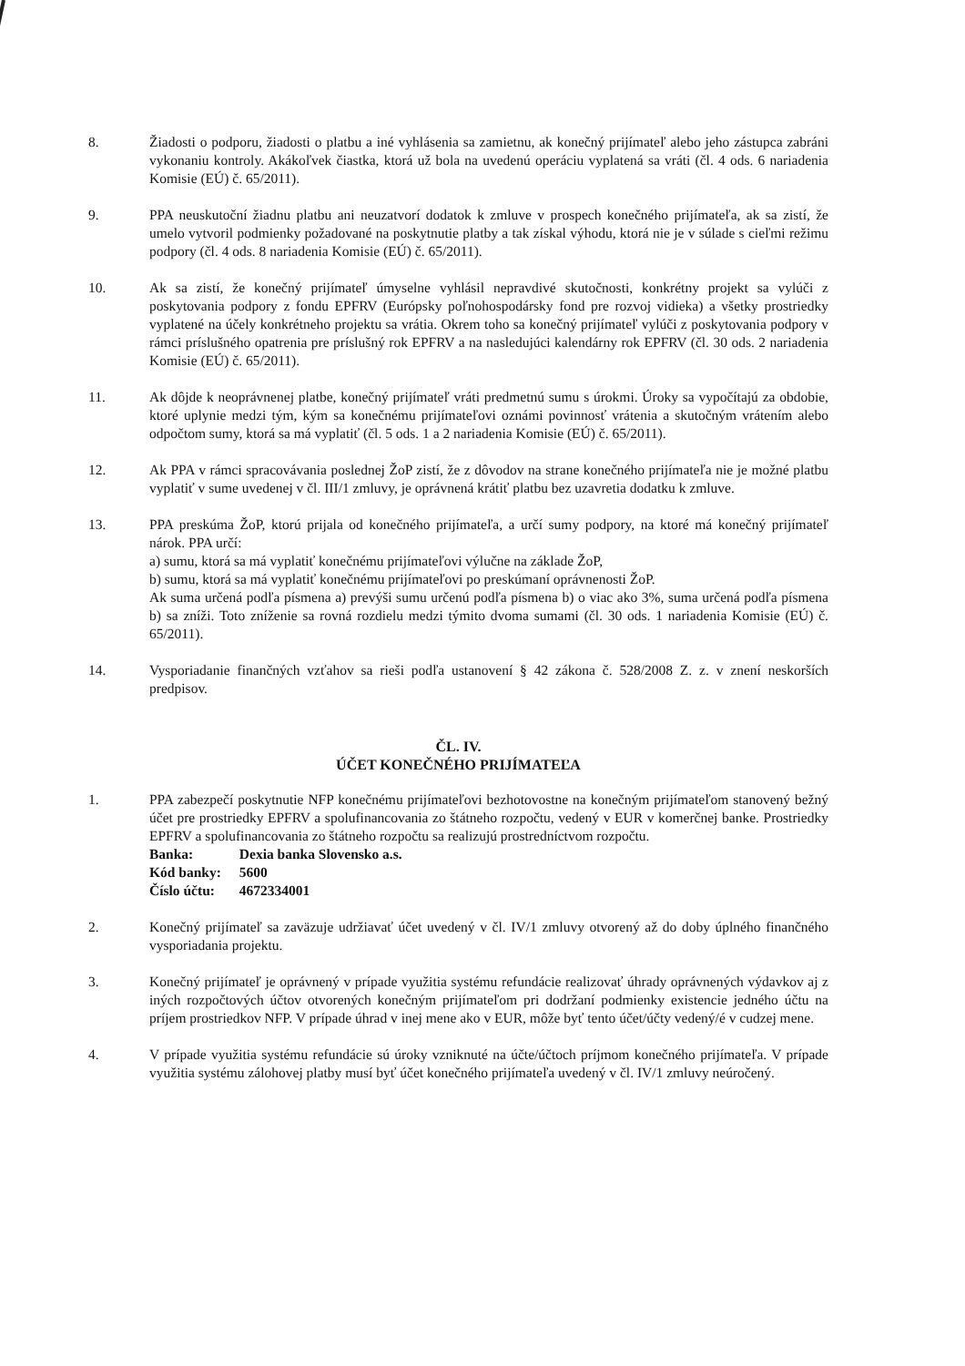8. Žiadosti o podporu, žiadosti o platbu a iné vyhlásenia sa zamietnu, ak konečný prijímateľ alebo jeho zástupca zabráni vykonaniu kontroly. Akákoľvek čiastka, ktorá už bola na uvedenú operáciu vyplatená sa vráti (čl. 4 ods. 6 nariadenia Komisie (EÚ) č. 65/2011).
9. PPA neuskutoční žiadnu platbu ani neuzatvorí dodatok k zmluve v prospech konečného prijímateľa, ak sa zistí, že umelo vytvoril podmienky požadované na poskytnutie platby a tak získal výhodu, ktorá nie je v súlade s cieľmi režimu podpory (čl. 4 ods. 8 nariadenia Komisie (EÚ) č. 65/2011).
10. Ak sa zistí, že konečný prijímateľ úmyselne vyhlásil nepravdivé skutočnosti, konkrétny projekt sa vylúči z poskytovania podpory z fondu EPFRV (Európsky poľnohospodársky fond pre rozvoj vidieka) a všetky prostriedky vyplatené na účely konkrétneho projektu sa vrátia. Okrem toho sa konečný prijímateľ vylúči z poskytovania podpory v rámci príslušného opatrenia pre príslušný rok EPFRV a na nasledujúci kalendárny rok EPFRV (čl. 30 ods. 2 nariadenia Komisie (EÚ) č. 65/2011).
11. Ak dôjde k neoprávnenej platbe, konečný prijímateľ vráti predmetnú sumu s úrokmi. Úroky sa vypočítajú za obdobie, ktoré uplynie medzi tým, kým sa konečnému prijímateľovi oznámi povinnosť vrátenia a skutočným vrátením alebo odpočtom sumy, ktorá sa má vyplatiť (čl. 5 ods. 1 a 2 nariadenia Komisie (EÚ) č. 65/2011).
12. Ak PPA v rámci spracovávania poslednej ŽoP zistí, že z dôvodov na strane konečného prijímateľa nie je možné platbu vyplatiť v sume uvedenej v čl. III/1 zmluvy, je oprávnená krátiť platbu bez uzavretia dodatku k zmluve.
13. PPA preskúma ŽoP, ktorú prijala od konečného prijímateľa, a určí sumy podpory, na ktoré má konečný prijímateľ nárok. PPA určí:
a) sumu, ktorá sa má vyplatiť konečnému prijímateľovi výlučne na základe ŽoP,
b) sumu, ktorá sa má vyplatiť konečnému prijímateľovi po preskúmaní oprávnenosti ŽoP.
Ak suma určená podľa písmena a) prevýši sumu určenú podľa písmena b) o viac ako 3%, suma určená podľa písmena b) sa zníži. Toto zníženie sa rovná rozdielu medzi týmito dvoma sumami (čl. 30 ods. 1 nariadenia Komisie (EÚ) č. 65/2011).
14. Vysporiadanie finančných vzťahov sa rieši podľa ustanovení § 42 zákona č. 528/2008 Z. z. v znení neskorších predpisov.
ČL. IV.
ÚČET KONEČNÉHO PRIJÍMATEĽA
1. PPA zabezpečí poskytnutie NFP konečnému prijímateľovi bezhotovostne na konečným prijímateľom stanovený bežný účet pre prostriedky EPFRV a spolufinancovania zo štátneho rozpočtu, vedený v EUR v komerčnej banke. Prostriedky EPFRV a spolufinancovania zo štátneho rozpočtu sa realizujú prostredníctvom rozpočtu.
| Banka: | Dexia banka Slovensko a.s. |
| Kód banky: | 5600 |
| Číslo účtu: | 4672334001 |
2. Konečný prijímateľ sa zaväzuje udržiavať účet uvedený v čl. IV/1 zmluvy otvorený až do doby úplného finančného vysporiadania projektu.
3. Konečný prijímateľ je oprávnený v prípade využitia systému refundácie realizovať úhrady oprávnených výdavkov aj z iných rozpočtových účtov otvorených konečným prijímateľom pri dodržaní podmienky existencie jedného účtu na príjem prostriedkov NFP. V prípade úhrad v inej mene ako v EUR, môže byť tento účet/účty vedený/é v cudzej mene.
4. V prípade využitia systému refundácie sú úroky vzniknuté na účte/účtoch príjmom konečného prijímateľa. V prípade využitia systému zálohovej platby musí byť účet konečného prijímateľa uvedený v čl. IV/1 zmluvy neúročený.